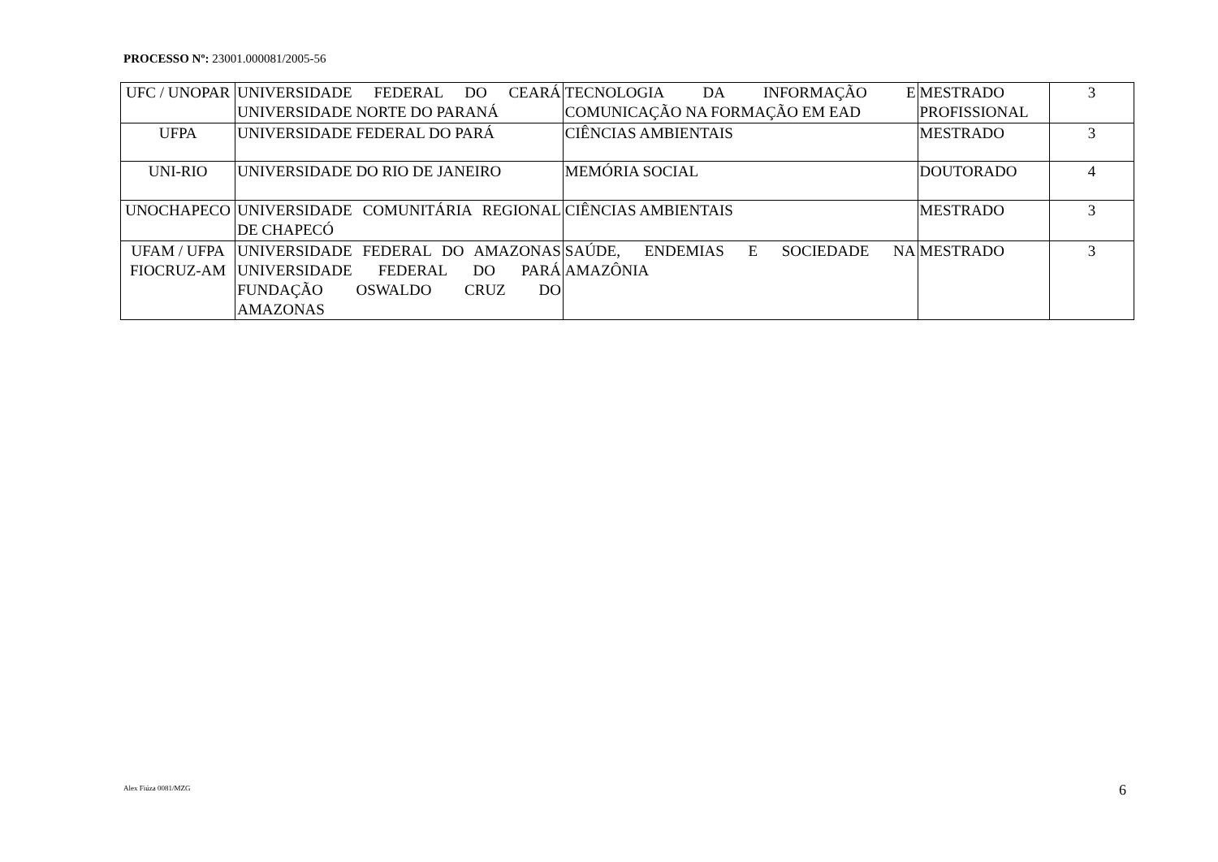PROCESSO Nº: 23001.000081/2005-56
| UFC / UNOPAR | UNIVERSIDADE FEDERAL DO CEARÁ UNIVERSIDADE NORTE DO PARANÁ | TECNOLOGIA DA INFORMAÇÃO E COMUNICAÇÃO NA FORMAÇÃO EM EAD | MESTRADO PROFISSIONAL | 3 |
| UFPA | UNIVERSIDADE FEDERAL DO PARÁ | CIÊNCIAS AMBIENTAIS | MESTRADO | 3 |
| UNI-RIO | UNIVERSIDADE DO RIO DE JANEIRO | MEMÓRIA SOCIAL | DOUTORADO | 4 |
| UNOCHAPECO | UNIVERSIDADE COMUNITÁRIA REGIONAL DE CHAPECÓ | CIÊNCIAS AMBIENTAIS | MESTRADO | 3 |
| UFAM / UFPA FIOCRUZ-AM | UNIVERSIDADE FEDERAL DO AMAZONAS UNIVERSIDADE FEDERAL DO PARÁ FUNDAÇÃO OSWALDO CRUZ DO AMAZONAS | SAÚDE, ENDEMIAS E SOCIEDADE NA AMAZÔNIA | MESTRADO | 3 |
Alex Fiúza 0081/MZG 6